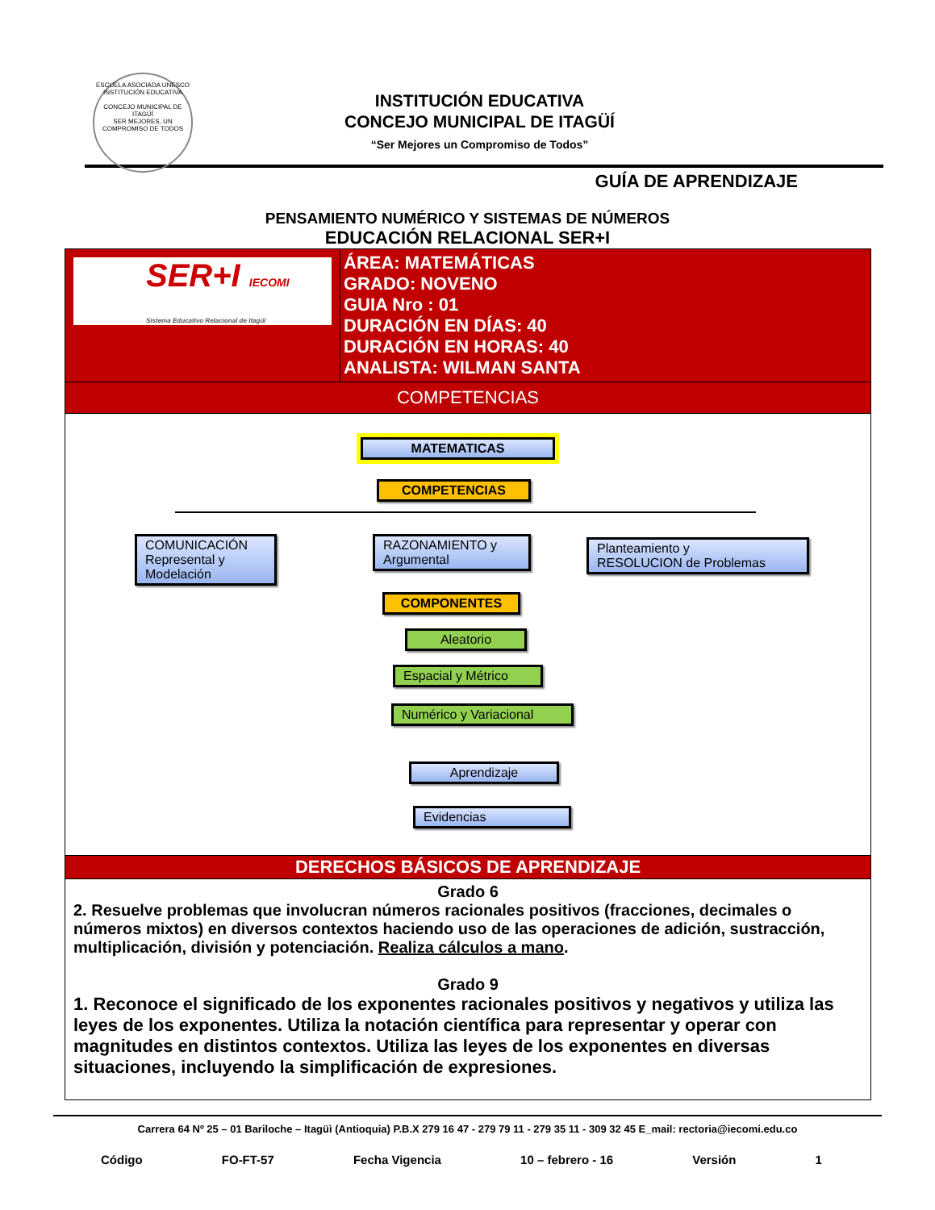ESCUELA ASOCIADA UNESCO
INSTITUCIÓN EDUCATIVA
CONCEJO MUNICIPAL DE ITAGÜÍ
SER MEJORES, UN COMPROMISO DE TODOS
INSTITUCIÓN EDUCATIVA
CONCEJO MUNICIPAL DE ITAGÜÍ
“Ser Mejores un Compromiso de Todos”
GUÍA DE APRENDIZAJE
PENSAMIENTO NUMÉRICO Y SISTEMAS DE NÚMEROS
EDUCACIÓN RELACIONAL SER+I
| SER+I IECOMI Sistema Educativo Relacional de Itagüí | ÁREA: MATEMÁTICAS GRADO: NOVENO GUIA Nro : 01 DURACIÓN EN DÍAS: 40 DURACIÓN EN HORAS: 40 ANALISTA: WILMAN SANTA |
| COMPETENCIAS | |
| MATEMATICAS COMPETENCIAS COMUNICACIÓN Represental y Modelación RAZONAMIENTO y Argumental Planteamiento y RESOLUCION de Problemas COMPONENTES Aleatorio Espacial y Métrico Numérico y Variacional Aprendizaje Evidencias | |
| DERECHOS BÁSICOS DE APRENDIZAJE | |
| Grado 6 2. Resuelve problemas que involucran números racionales positivos (fracciones, decimales o números mixtos) en diversos contextos haciendo uso de las operaciones de adición, sustracción, multiplicación, división y potenciación. Realiza cálculos a mano . Grado 9 1. Reconoce el significado de los exponentes racionales positivos y negativos y utiliza las leyes de los exponentes. Utiliza la notación científica para representar y operar con magnitudes en distintos contextos. Utiliza las leyes de los exponentes en diversas situaciones, incluyendo la simplificación de expresiones. | |
Carrera 64 Nº 25 – 01 Bariloche – Itagüì (Antioquia) P.B.X 279 16 47 - 279 79 11 - 279 35 11 - 309 32 45 E_mail: rectoria@iecomi.edu.co
Código FO-FT-57 Fecha Vigencia 10 – febrero - 16 Versión 1